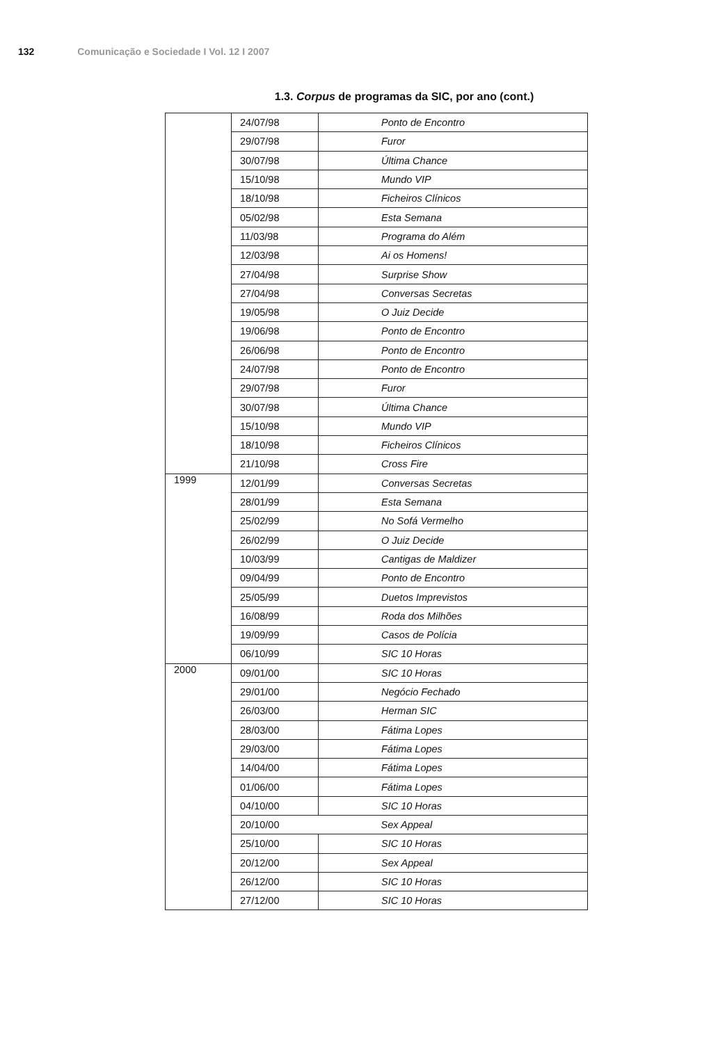132 Comunicação e Sociedade I Vol. 12 I 2007
1.3. Corpus de programas da SIC, por ano (cont.)
| | 24/07/98 | Ponto de Encontro |
| | 29/07/98 | Furor |
| | 30/07/98 | Última Chance |
| | 15/10/98 | Mundo VIP |
| | 18/10/98 | Ficheiros Clínicos |
| | 05/02/98 | Esta Semana |
| | 11/03/98 | Programa do Além |
| | 12/03/98 | Ai os Homens! |
| | 27/04/98 | Surprise Show |
| | 27/04/98 | Conversas Secretas |
| | 19/05/98 | O Juiz Decide |
| | 19/06/98 | Ponto de Encontro |
| | 26/06/98 | Ponto de Encontro |
| | 24/07/98 | Ponto de Encontro |
| | 29/07/98 | Furor |
| | 30/07/98 | Última Chance |
| | 15/10/98 | Mundo VIP |
| | 18/10/98 | Ficheiros Clínicos |
| | 21/10/98 | Cross Fire |
| 1999 | 12/01/99 | Conversas Secretas |
| | 28/01/99 | Esta Semana |
| | 25/02/99 | No Sofá Vermelho |
| | 26/02/99 | O Juiz Decide |
| | 10/03/99 | Cantigas de Maldizer |
| | 09/04/99 | Ponto de Encontro |
| | 25/05/99 | Duetos Imprevistos |
| | 16/08/99 | Roda dos Milhões |
| | 19/09/99 | Casos de Polícia |
| | 06/10/99 | SIC 10 Horas |
| 2000 | 09/01/00 | SIC 10 Horas |
| | 29/01/00 | Negócio Fechado |
| | 26/03/00 | Herman SIC |
| | 28/03/00 | Fátima Lopes |
| | 29/03/00 | Fátima Lopes |
| | 14/04/00 | Fátima Lopes |
| | 01/06/00 | Fátima Lopes |
| | 04/10/00 | SIC 10 Horas |
| | 20/10/00 | Sex Appeal |
| | 25/10/00 | SIC 10 Horas |
| | 20/12/00 | Sex Appeal |
| | 26/12/00 | SIC 10 Horas |
| | 27/12/00 | SIC 10 Horas |